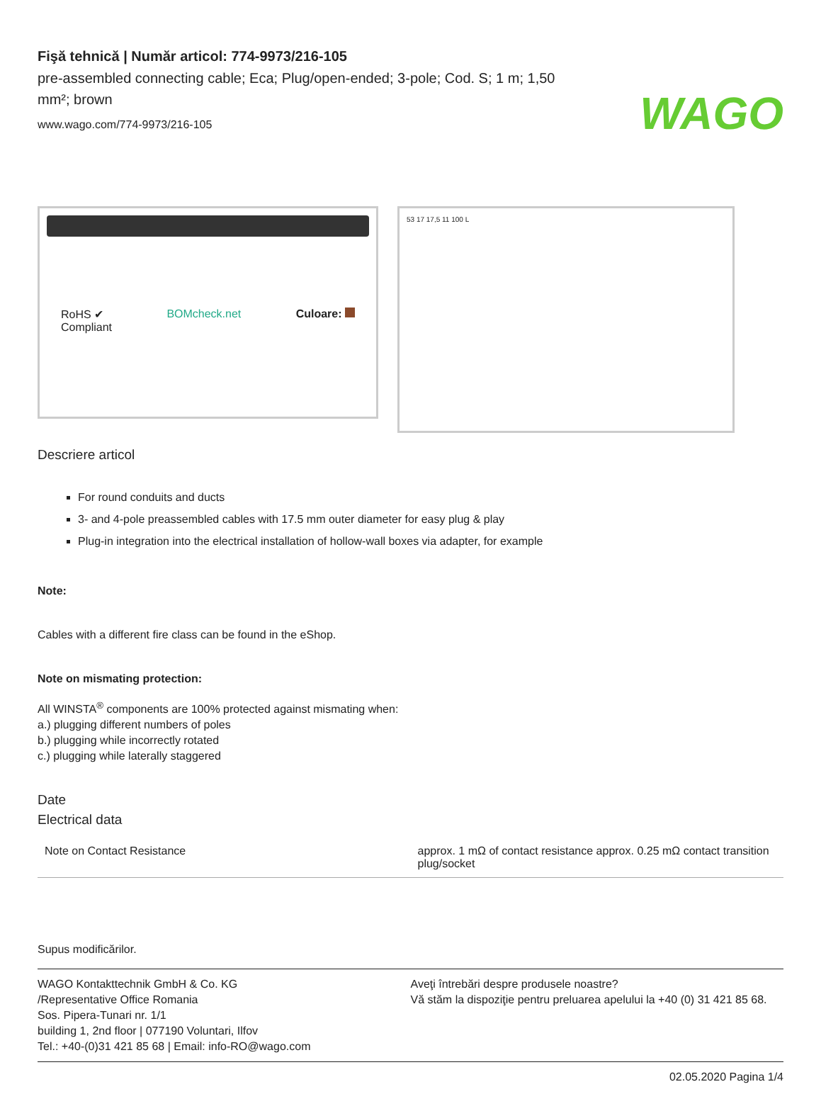WAGO
Fişă tehnică | Număr articol: 774-9973/216-105
pre-assembled connecting cable; Eca; Plug/open-ended; 3-pole; Cod. S; 1 m; 1,50 mm²; brown
www.wago.com/774-9973/216-105
RoHS ✔
Compliant BOMcheck.net Culoare:
53 17 17,5 11 100 L
Descriere articol
For round conduits and ducts
3- and 4-pole preassembled cables with 17.5 mm outer diameter for easy plug & play
Plug-in integration into the electrical installation of hollow-wall boxes via adapter, for example
Note:
Cables with a different fire class can be found in the eShop.
Note on mismating protection:
All WINSTA<sup>®</sup> components are 100% protected against mismating when:
a.) plugging different numbers of poles
b.) plugging while incorrectly rotated
c.) plugging while laterally staggered
Date
Electrical data
| Note on Contact Resistance | approx. 1 mΩ of contact resistance approx. 0.25 mΩ contact transition plug/socket |
Supus modificărilor.
WAGO Kontakttechnik GmbH & Co. KG
/Representative Office Romania
Sos. Pipera-Tunari nr. 1/1
building 1, 2nd floor | 077190 Voluntari, Ilfov
Tel.: +40-(0)31 421 85 68 | Email: info-RO@wago.com
Aveţi întrebări despre produsele noastre?
Vă stăm la dispoziţie pentru preluarea apelului la +40 (0) 31 421 85 68.
02.05.2020 Pagina 1/4